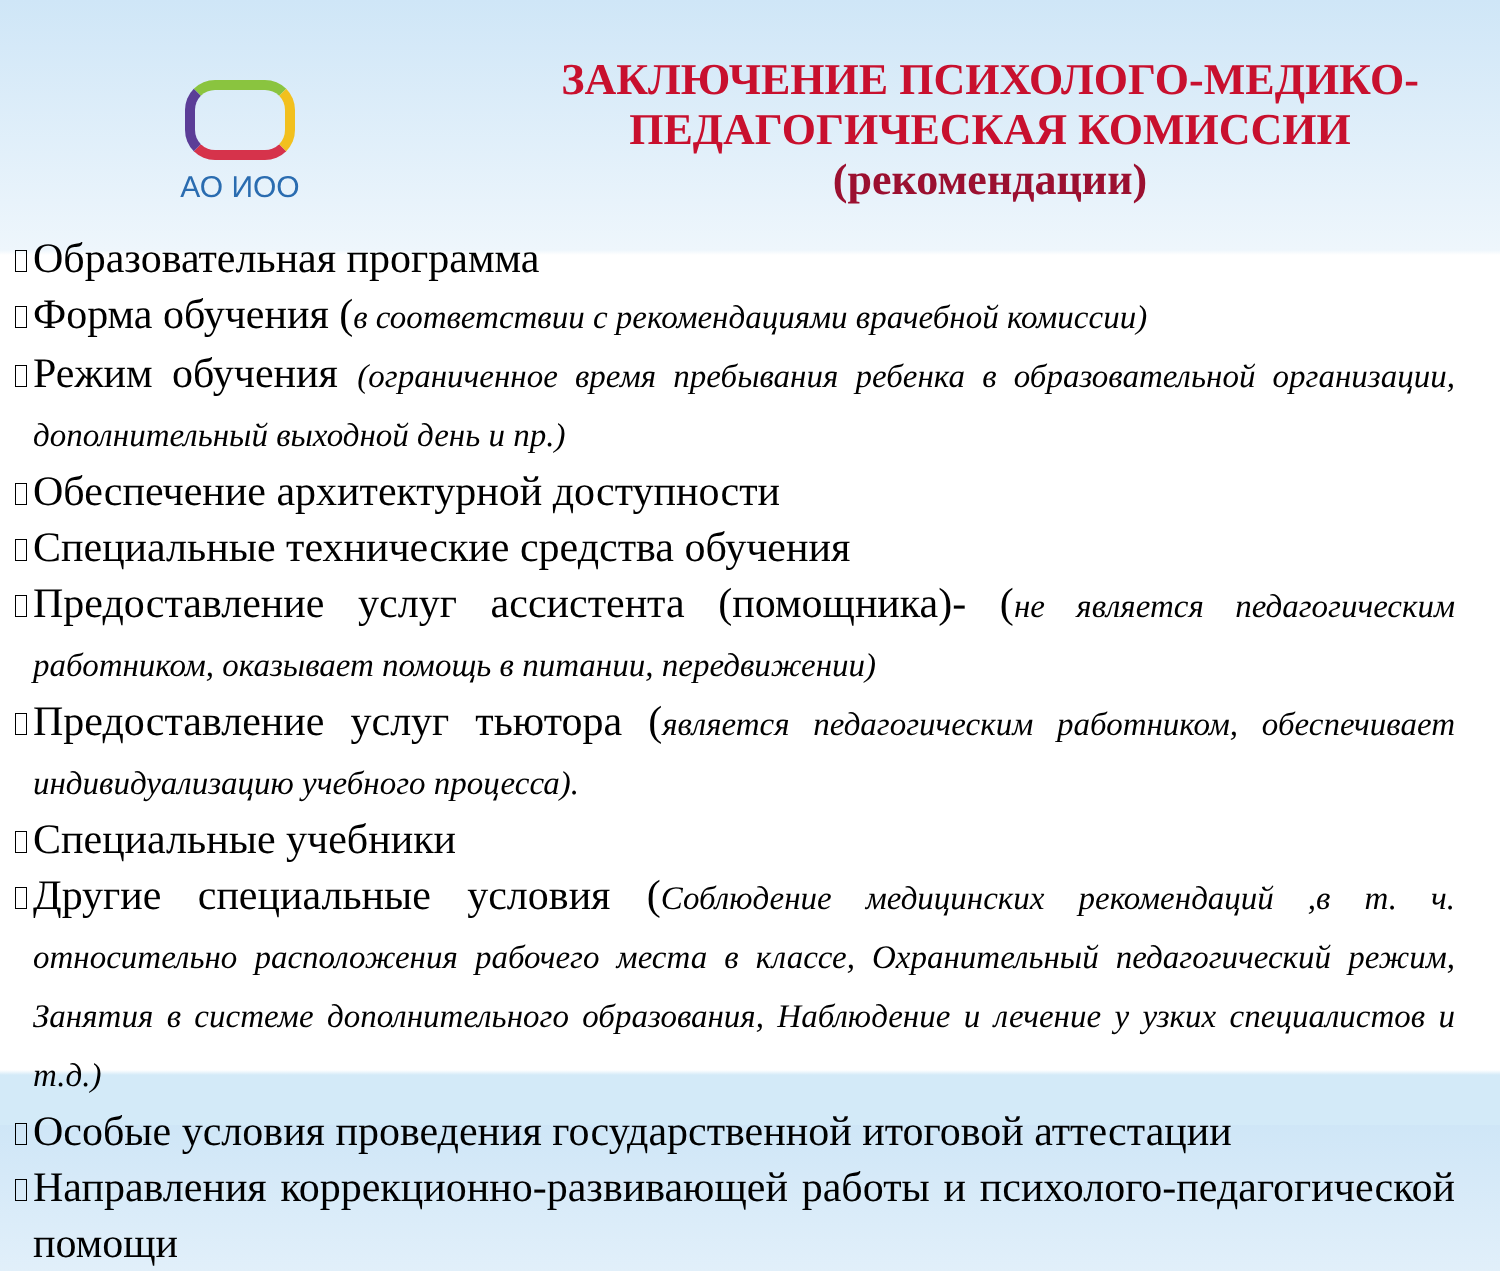АО ИОО
ЗАКЛЮЧЕНИЕ ПСИХОЛОГО-МЕДИКО-
ПЕДАГОГИЧЕСКАЯ КОМИССИИ
(рекомендации)
Образовательная программа
Форма обучения (в соответствии с рекомендациями врачебной комиссии)
Режим обучения (ограниченное время пребывания ребенка в образовательной организации, дополнительный выходной день и пр.)
Обеспечение архитектурной доступности
Специальные технические средства обучения
Предоставление услуг ассистента (помощника)- (не является педагогическим работником, оказывает помощь в питании, передвижении)
Предоставление услуг тьютора (является педагогическим работником, обеспечивает индивидуализацию учебного процесса).
Специальные учебники
Другие специальные условия (Соблюдение медицинских рекомендаций ,в т. ч. относительно расположения рабочего места в классе, Охранительный педагогический режим, Занятия в системе дополнительного образования, Наблюдение и лечение у узких специалистов и т.д.)
Особые условия проведения государственной итоговой аттестации
Направления коррекционно-развивающей работы и психолого-педагогической помощи